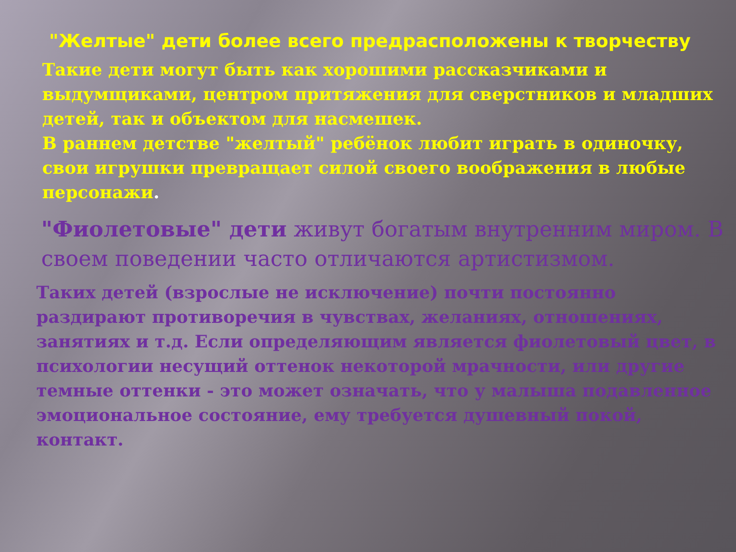"Желтые" дети более всего предрасположены к творчеству
Такие дети могут быть как хорошими рассказчиками и выдумщиками, центром притяжения для сверстников и младших детей, так и объектом для насмешек.
В раннем детстве "желтый" ребёнок любит играть в одиночку, свои игрушки превращает силой своего воображения в любые персонажи.
"Фиолетовые" дети живут богатым внутренним миром. В своем поведении часто отличаются артистизмом.
Таких детей (взрослые не исключение) почти постоянно раздирают противоречия в чувствах, желаниях, отношениях, занятиях и т.д. Если определяющим является фиолетовый цвет, в психологии несущий оттенок некоторой мрачности, или другие темные оттенки - это может означать, что у малыша подавленное эмоциональное состояние, ему требуется душевный покой, контакт.